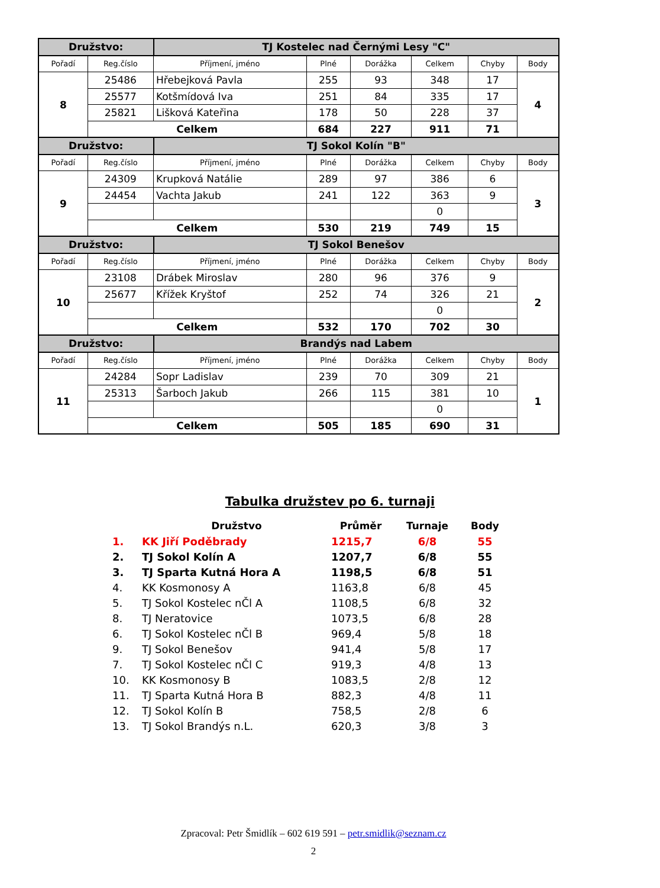| Družstvo: | | TJ Kostelec nad Černými Lesy "C" | | | | | |
| Pořadí | Reg.číslo | Příjmení, jméno | Plné | Dorážka | Celkem | Chyby | Body |
| 8 | 25486 | Hřebejková Pavla | 255 | 93 | 348 | 17 | 4 |
| | 25577 | Kotšmídová Iva | 251 | 84 | 335 | 17 | |
| | 25821 | Lišková Kateřina | 178 | 50 | 228 | 37 | |
| | Celkem | | 684 | 227 | 911 | 71 | |
| Družstvo: | | TJ Sokol Kolín "B" | | | | | |
| Pořadí | Reg.číslo | Příjmení, jméno | Plné | Dorážka | Celkem | Chyby | Body |
| 9 | 24309 | Krupková Natálie | 289 | 97 | 386 | 6 | 3 |
| | 24454 | Vachta Jakub | 241 | 122 | 363 | 9 | |
| | | | | | 0 | | |
| | Celkem | | 530 | 219 | 749 | 15 | |
| Družstvo: | | TJ Sokol Benešov | | | | | |
| Pořadí | Reg.číslo | Příjmení, jméno | Plné | Dorážka | Celkem | Chyby | Body |
| 10 | 23108 | Drábek Miroslav | 280 | 96 | 376 | 9 | 2 |
| | 25677 | Křížek Kryštof | 252 | 74 | 326 | 21 | |
| | | | | | 0 | | |
| | Celkem | | 532 | 170 | 702 | 30 | |
| Družstvo: | | Brandýs nad Labem | | | | | |
| Pořadí | Reg.číslo | Příjmení, jméno | Plné | Dorážka | Celkem | Chyby | Body |
| 11 | 24284 | Sopr Ladislav | 239 | 70 | 309 | 21 | 1 |
| | 25313 | Šarboch Jakub | 266 | 115 | 381 | 10 | |
| | | | | | 0 | | |
| | Celkem | | 505 | 185 | 690 | 31 | |
Tabulka družstev po 6. turnaji
| | Družstvo | Průměr | Turnaje | Body |
| --- | --- | --- | --- | --- |
| 1. | KK Jiří Poděbrady | 1215,7 | 6/8 | 55 |
| 2. | TJ Sokol Kolín A | 1207,7 | 6/8 | 55 |
| 3. | TJ Sparta Kutná Hora A | 1198,5 | 6/8 | 51 |
| 4. | KK Kosmonosy A | 1163,8 | 6/8 | 45 |
| 5. | TJ Sokol Kostelec nČl A | 1108,5 | 6/8 | 32 |
| 8. | TJ Neratovice | 1073,5 | 6/8 | 28 |
| 6. | TJ Sokol Kostelec nČl B | 969,4 | 5/8 | 18 |
| 9. | TJ Sokol Benešov | 941,4 | 5/8 | 17 |
| 7. | TJ Sokol Kostelec nČl C | 919,3 | 4/8 | 13 |
| 10. | KK Kosmonosy B | 1083,5 | 2/8 | 12 |
| 11. | TJ Sparta Kutná Hora B | 882,3 | 4/8 | 11 |
| 12. | TJ Sokol Kolín B | 758,5 | 2/8 | 6 |
| 13. | TJ Sokol Brandýs n.L. | 620,3 | 3/8 | 3 |
Zpracoval: Petr Šmidlík – 602 619 591 – petr.smidlik@seznam.cz
2